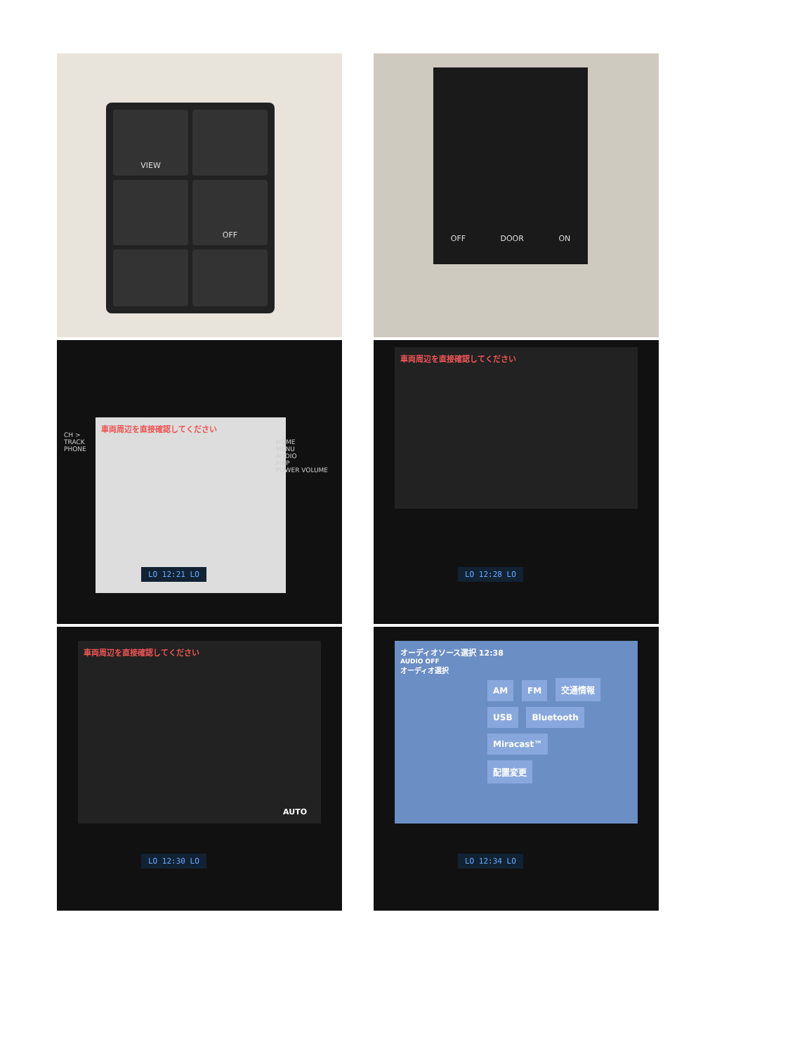VIEW
OFF
OFF DOOR ON
車両周辺を直接確認してください
CH >
TRACK
PHONE
HOME
MENU
AUDIO
MAP
POWER VOLUME
LO 12:21 LO
車両周辺を直接確認してください
LO 12:28 LO
車両周辺を直接確認してください
AUTO
LO 12:30 LO
オーディオソース選択 12:38
AUDIO OFF
オーディオ選択
AM FM 交通情報
USB Bluetooth Miracast™
配置変更
LO 12:34 LO